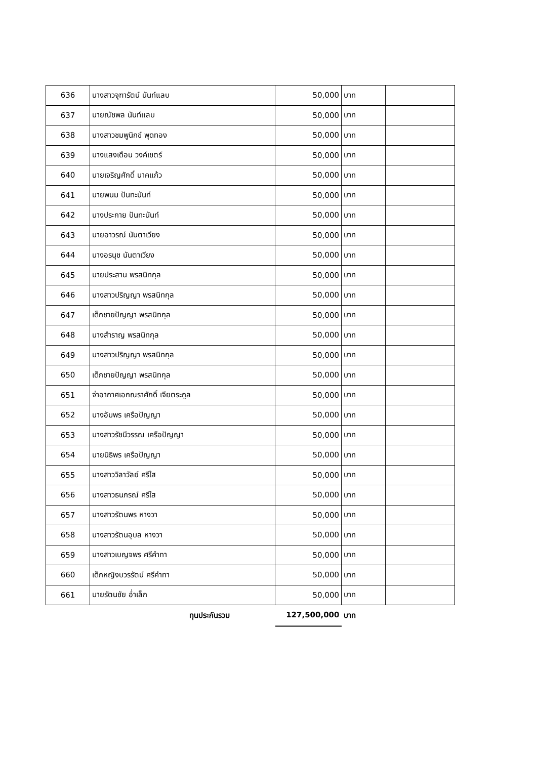| 636 | นางสาวจุฑารัตน์ นันท์แลบ | 50,000 | บาท | |
| 637 | นายณัชพล นันท์แลบ | 50,000 | บาท | |
| 638 | นางสาวชมพูนิกข์ พุดทอง | 50,000 | บาท | |
| 639 | นางแสงเดือน วงค์เขตร์ | 50,000 | บาท | |
| 640 | นายเจริญศักดิ์ นาคแก้ว | 50,000 | บาท | |
| 641 | นายพนม ปันทะนันท์ | 50,000 | บาท | |
| 642 | นางประกาย ปันทะนันท์ | 50,000 | บาท | |
| 643 | นายอาวรณ์ นันตาเวียง | 50,000 | บาท | |
| 644 | นางอรนุช นันตาเวียง | 50,000 | บาท | |
| 645 | นายประสาน พรสนิทกุล | 50,000 | บาท | |
| 646 | นางสาวปริญญา พรสนิทกุล | 50,000 | บาท | |
| 647 | เด็กชายปัญญา พรสนิทกุล | 50,000 | บาท | |
| 648 | นางสำราญ พรสนิทกุล | 50,000 | บาท | |
| 649 | นางสาวปริญญา พรสนิทกุล | 50,000 | บาท | |
| 650 | เด็กชายปัญญา พรสนิทกุล | 50,000 | บาท | |
| 651 | จ่าอากาศเอกณราศักดิ์ เจียตระกูล | 50,000 | บาท | |
| 652 | นางอัมพร เครือปัญญา | 50,000 | บาท | |
| 653 | นางสาวรัชนีวรรณ เครือปัญญา | 50,000 | บาท | |
| 654 | นายนิธิพร เครือปัญญา | 50,000 | บาท | |
| 655 | นางสาววิลาวัลย์ ศรีใส | 50,000 | บาท | |
| 656 | นางสาวธนภรณ์ ศรีใส | 50,000 | บาท | |
| 657 | นางสาวรัตนพร หางวา | 50,000 | บาท | |
| 658 | นางสาวรัตนอุบล หางวา | 50,000 | บาท | |
| 659 | นางสาวเบญจพร ศรีคำทา | 50,000 | บาท | |
| 660 | เด็กหญิงบวรรัตน์ ศรีคำทา | 50,000 | บาท | |
| 661 | นายรัตนชัย อ่ำเล็ก | 50,000 | บาท | |
| | ทุนประกันรวม | 127,500,000 | บาท | |